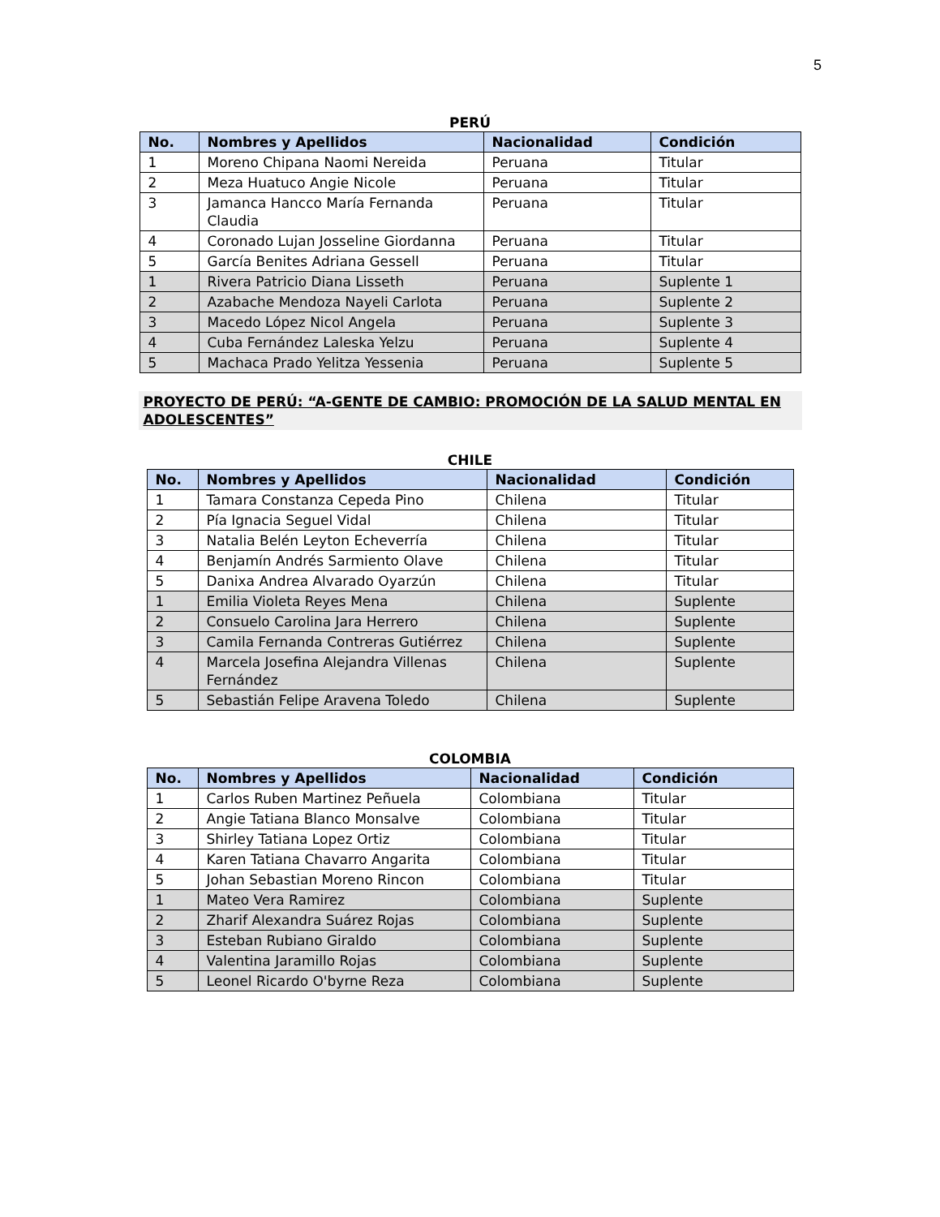5
PERÚ
| No. | Nombres y Apellidos | Nacionalidad | Condición |
| --- | --- | --- | --- |
| 1 | Moreno Chipana Naomi Nereida | Peruana | Titular |
| 2 | Meza Huatuco Angie Nicole | Peruana | Titular |
| 3 | Jamanca Hancco María Fernanda Claudia | Peruana | Titular |
| 4 | Coronado Lujan Josseline Giordanna | Peruana | Titular |
| 5 | García Benites Adriana Gessell | Peruana | Titular |
| 1 | Rivera Patricio Diana Lisseth | Peruana | Suplente 1 |
| 2 | Azabache Mendoza Nayeli Carlota | Peruana | Suplente 2 |
| 3 | Macedo López Nicol Angela | Peruana | Suplente 3 |
| 4 | Cuba Fernández Laleska Yelzu | Peruana | Suplente 4 |
| 5 | Machaca Prado Yelitza Yessenia | Peruana | Suplente 5 |
PROYECTO DE PERÚ: “A-GENTE DE CAMBIO: PROMOCIÓN DE LA SALUD MENTAL EN ADOLESCENTES”
CHILE
| No. | Nombres y Apellidos | Nacionalidad | Condición |
| --- | --- | --- | --- |
| 1 | Tamara Constanza Cepeda Pino | Chilena | Titular |
| 2 | Pía Ignacia Seguel Vidal | Chilena | Titular |
| 3 | Natalia Belén Leyton Echeverría | Chilena | Titular |
| 4 | Benjamín Andrés Sarmiento Olave | Chilena | Titular |
| 5 | Danixa Andrea Alvarado Oyarzún | Chilena | Titular |
| 1 | Emilia Violeta Reyes Mena | Chilena | Suplente |
| 2 | Consuelo Carolina Jara Herrero | Chilena | Suplente |
| 3 | Camila Fernanda Contreras Gutiérrez | Chilena | Suplente |
| 4 | Marcela Josefina Alejandra Villenas Fernández | Chilena | Suplente |
| 5 | Sebastián Felipe Aravena Toledo | Chilena | Suplente |
COLOMBIA
| No. | Nombres y Apellidos | Nacionalidad | Condición |
| --- | --- | --- | --- |
| 1 | Carlos Ruben Martinez Peñuela | Colombiana | Titular |
| 2 | Angie Tatiana Blanco Monsalve | Colombiana | Titular |
| 3 | Shirley Tatiana Lopez Ortiz | Colombiana | Titular |
| 4 | Karen Tatiana Chavarro Angarita | Colombiana | Titular |
| 5 | Johan Sebastian Moreno Rincon | Colombiana | Titular |
| 1 | Mateo Vera Ramirez | Colombiana | Suplente |
| 2 | Zharif Alexandra Suárez Rojas | Colombiana | Suplente |
| 3 | Esteban Rubiano Giraldo | Colombiana | Suplente |
| 4 | Valentina Jaramillo Rojas | Colombiana | Suplente |
| 5 | Leonel Ricardo O'byrne Reza | Colombiana | Suplente |